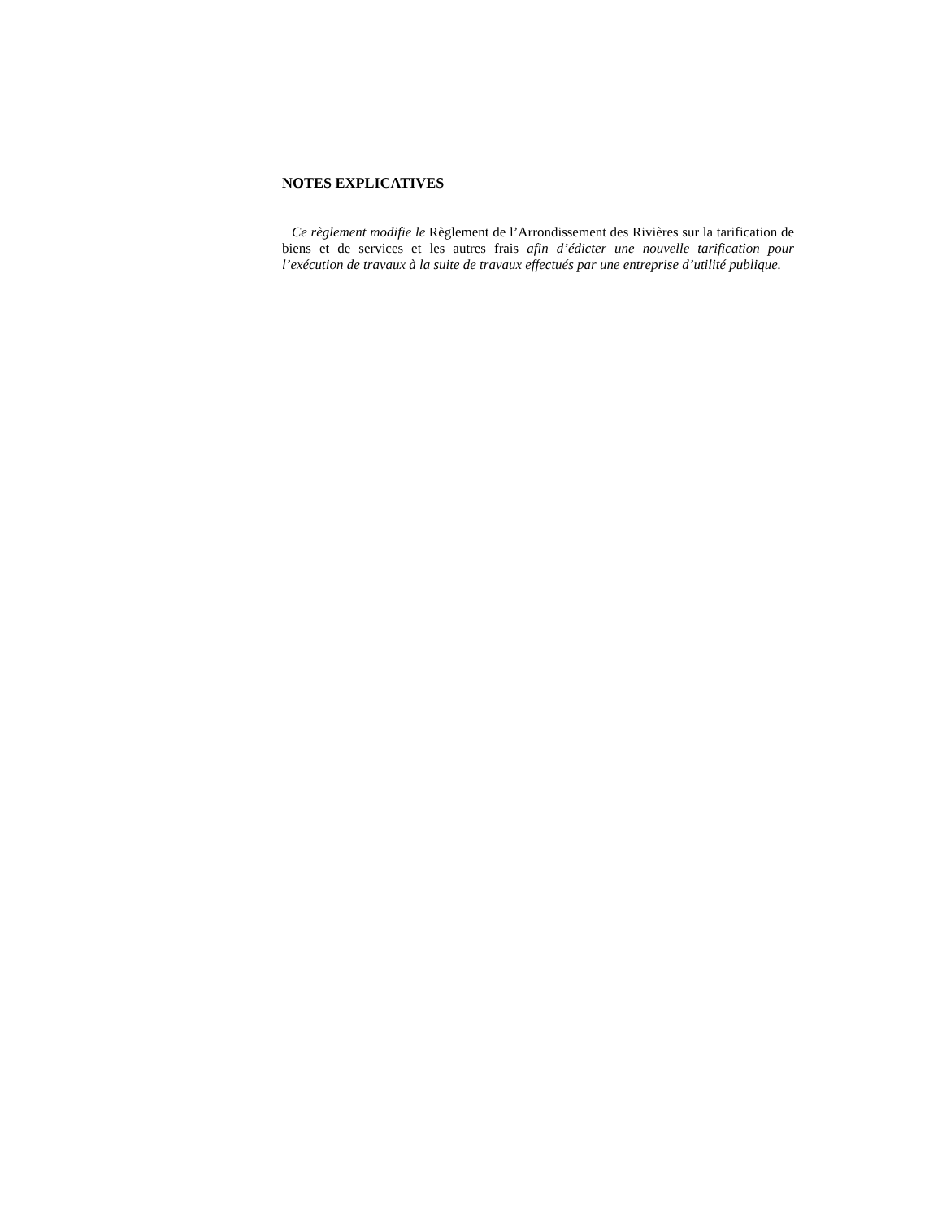NOTES EXPLICATIVES
Ce règlement modifie le Règlement de l’Arrondissement des Rivières sur la tarification de biens et de services et les autres frais afin d’édicter une nouvelle tarification pour l’exécution de travaux à la suite de travaux effectués par une entreprise d’utilité publique.